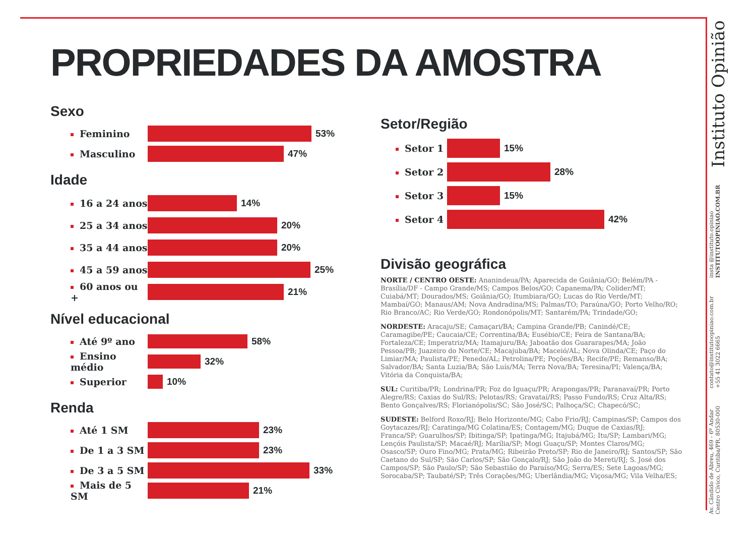PROPRIEDADES DA AMOSTRA
Sexo
Feminino 53%
Masculino 47%
Idade
16 a 24 anos 14%
25 a 34 anos 20%
35 a 44 anos 20%
45 a 59 anos 25%
60 anos ou + 21%
Nível educacional
Até 9º ano 58%
Ensino médio 32%
Superior 10%
Renda
Até 1 SM 23%
De 1 a 3 SM 23%
De 3 a 5 SM 33%
Mais de 5 SM 21%
Setor/Região
Setor 1 15%
Setor 2 28%
Setor 3 15%
Setor 4 42%
Divisão geográfica
NORTE / CENTRO OESTE: Ananindeua/PA; Aparecida de Goiânia/GO; Belém/PA - Brasília/DF - Campo Grande/MS; Campos Belos/GO; Capanema/PA; Colider/MT; Cuiabá/MT; Dourados/MS; Goiânia/GO; Itumbiara/GO; Lucas do Rio Verde/MT; Mambaí/GO; Manaus/AM; Nova Andradina/MS; Palmas/TO; Paraúna/GO; Porto Velho/RO; Rio Branco/AC; Rio Verde/GO; Rondonópolis/MT; Santarém/PA; Trindade/GO;
NORDESTE: Aracaju/SE; Camaçari/BA; Campina Grande/PB; Canindé/CE; Caramagibe/PE; Caucaia/CE; Correntina/BA; Eusébio/CE; Feira de Santana/BA; Fortaleza/CE; Imperatriz/MA; Itamajuru/BA; Jaboatão dos Guararapes/MA; João Pessoa/PB; Juazeiro do Norte/CE; Macajuba/BA; Maceió/AL; Nova Olinda/CE; Paço do Limiar/MA; Paulista/PE; Penedo/AL; Petrolina/PE; Poções/BA; Recife/PE; Remanso/BA; Salvador/BA; Santa Luzia/BA; São Luís/MA; Terra Nova/BA; Teresina/PI; Valença/BA; Vitória da Conquista/BA;
SUL: Curitiba/PR; Londrina/PR; Foz do Iguaçu/PR; Arapongas/PR; Paranavaí/PR; Porto Alegre/RS; Caxias do Sul/RS; Pelotas/RS; Gravataí/RS; Passo Fundo/RS; Cruz Alta/RS; Bento Gonçalves/RS; Florianópolis/SC; São José/SC; Palhoça/SC; Chapecó/SC;
SUDESTE: Belford Roxo/RJ; Belo Horizonte/MG; Cabo Frio/RJ; Campinas/SP; Campos dos Goytacazes/RJ; Caratinga/MG Colatina/ES; Contagem/MG; Duque de Caxias/RJ; Franca/SP; Guarulhos/SP; Ibitinga/SP; Ipatinga/MG; Itajubá/MG; Itu/SP; Lambari/MG; Lençóis Paulista/SP; Macaé/RJ; Marília/SP; Mogi Guaçu/SP; Montes Claros/MG; Osasco/SP; Ouro Fino/MG; Prata/MG; Ribeirão Preto/SP; Rio de Janeiro/RJ; Santos/SP; São Caetano do Sul/SP; São Carlos/SP; São Gonçalo/RJ; São João do Mereti/RJ; S. José dos Campos/SP; São Paulo/SP; São Sebastião do Paraíso/MG; Serra/ES; Sete Lagoas/MG; Sorocaba/SP; Taubaté/SP; Três Corações/MG; Uberlândia/MG; Viçosa/MG; Vila Velha/ES;
Av. Cândido de Abreu, 469 - 6º Andar
Centro Cívico, Curitiba/PR, 80530-000
contato@institutoopiniao.com.br
+55 41 3022 6665
insta @instituto.opiniao
INSTITUTOOPINIAO.COM.BR
Instituto Opinião